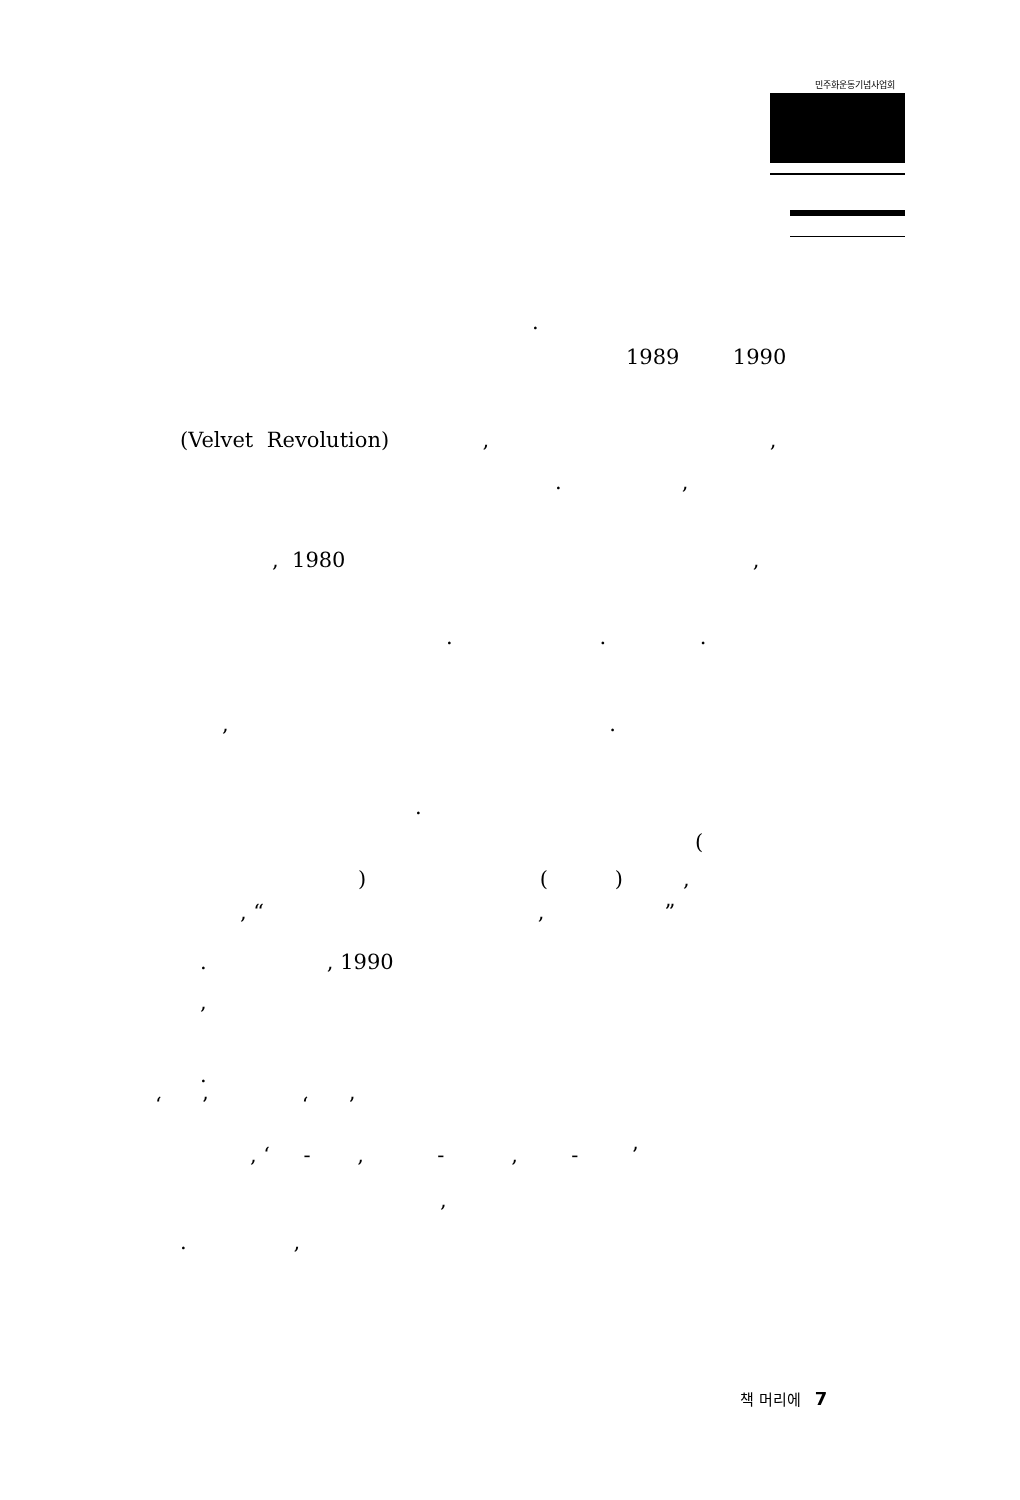민주화운동기념사업회
.
1989 1990
(Velvet Revolution) , ,
. ,
, 1980 ,
. . .
, .
.
(
) ( ) ,
, “ , ”
. , 1990
,
.
‘ ’ ‘ ’
, ‘ - , - , - ’
,
. ,
책 머리에 7